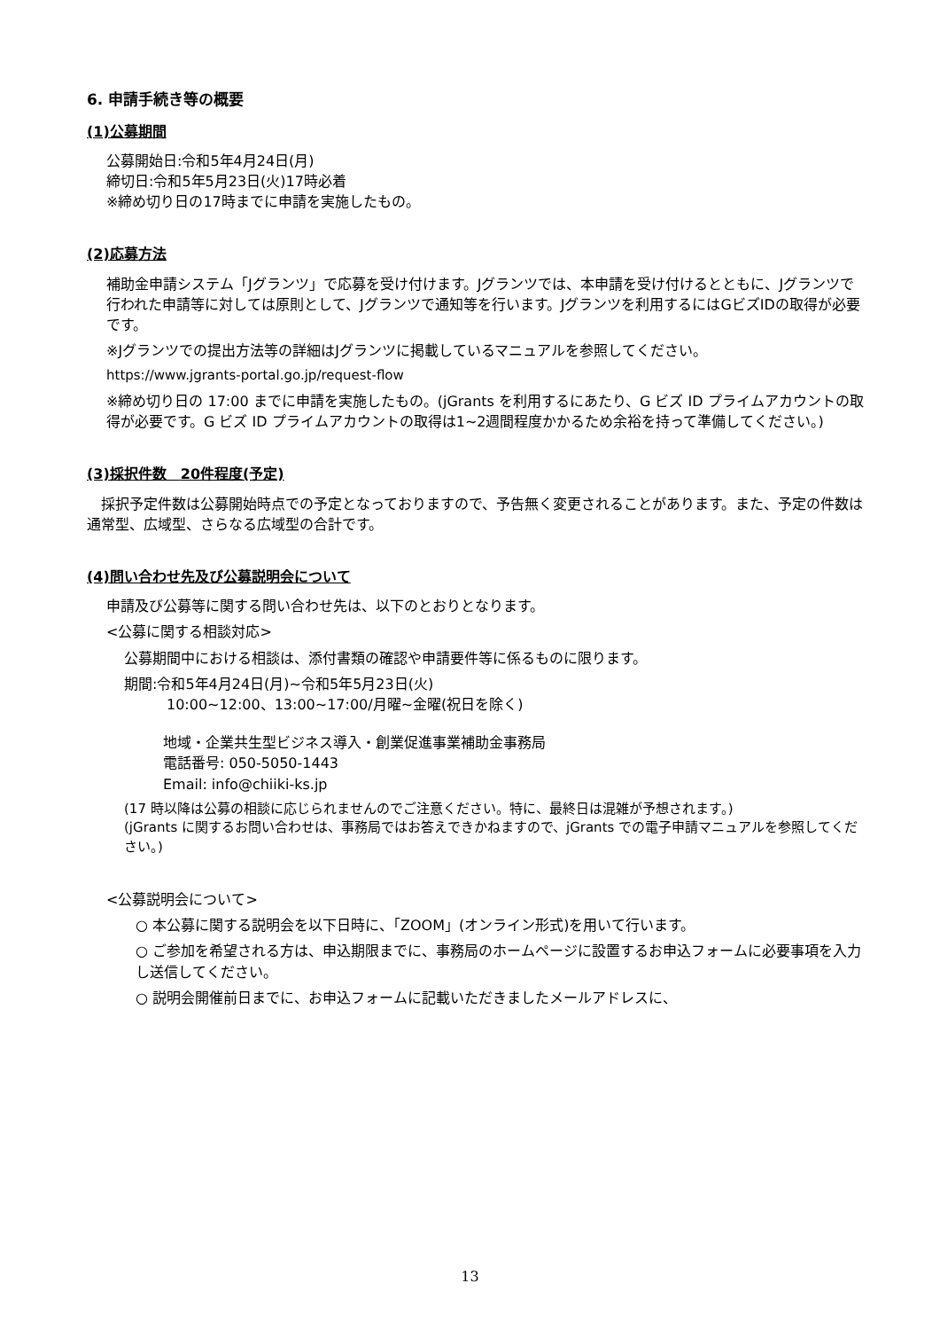6. 申請手続き等の概要
(1)公募期間
公募開始日:令和5年4月24日(月)
締切日:令和5年5月23日(火)17時必着
※締め切り日の17時までに申請を実施したもの。
(2)応募方法
補助金申請システム「Jグランツ」で応募を受け付けます。Jグランツでは、本申請を受け付けるとともに、Jグランツで行われた申請等に対しては原則として、Jグランツで通知等を行います。Jグランツを利用するにはGビズIDの取得が必要です。
※Jグランツでの提出方法等の詳細はJグランツに掲載しているマニュアルを参照してください。
https://www.jgrants-portal.go.jp/request-flow
※締め切り日の 17:00 までに申請を実施したもの。(jGrants を利用するにあたり、G ビズ ID プライムアカウントの取得が必要です。G ビズ ID プライムアカウントの取得は1~2週間程度かかるため余裕を持って準備してください。)
(3)採択件数　20件程度(予定)
　採択予定件数は公募開始時点での予定となっておりますので、予告無く変更されることがあります。また、予定の件数は通常型、広域型、さらなる広域型の合計です。
(4)問い合わせ先及び公募説明会について
申請及び公募等に関する問い合わせ先は、以下のとおりとなります。
<公募に関する相談対応>
公募期間中における相談は、添付書類の確認や申請要件等に係るものに限ります。
期間:令和5年4月24日(月)~令和5年5月23日(火)
　　　10:00~12:00、13:00~17:00/月曜~金曜(祝日を除く)
地域・企業共生型ビジネス導入・創業促進事業補助金事務局
電話番号: 050-5050-1443
Email: info@chiiki-ks.jp
(17 時以降は公募の相談に応じられませんのでご注意ください。特に、最終日は混雑が予想されます。)
(jGrants に関するお問い合わせは、事務局ではお答えできかねますので、jGrants での電子申請マニュアルを参照してください。)
<公募説明会について>
○ 本公募に関する説明会を以下日時に、「ZOOM」(オンライン形式)を用いて行います。
○ ご参加を希望される方は、申込期限までに、事務局のホームページに設置するお申込フォームに必要事項を入力し送信してください。
○ 説明会開催前日までに、お申込フォームに記載いただきましたメールアドレスに、
13